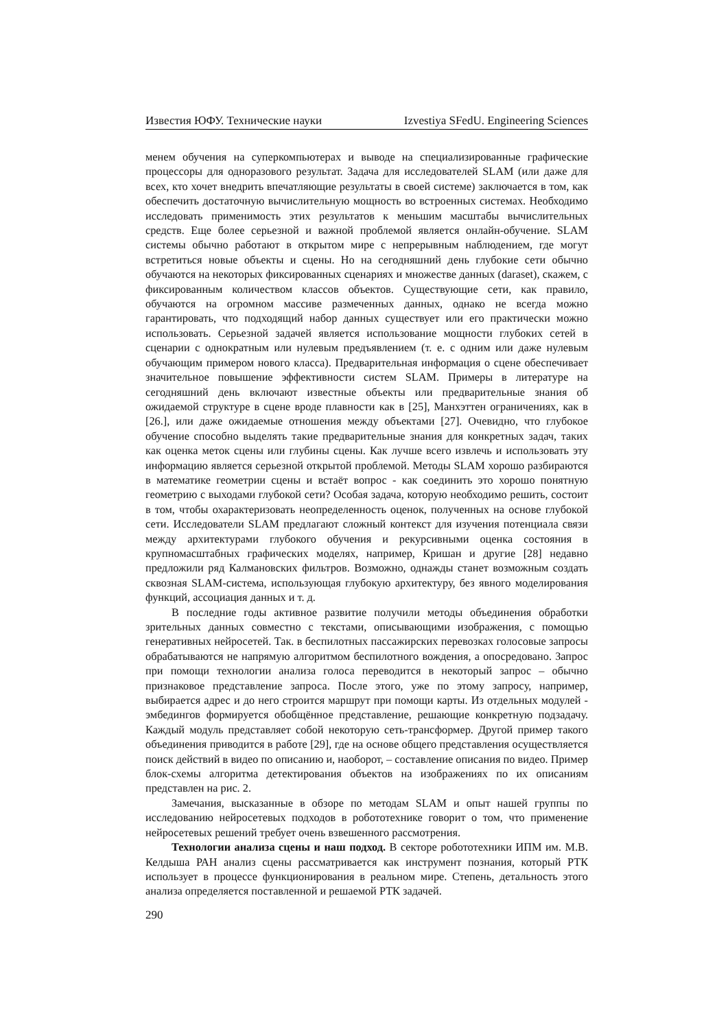Известия ЮФУ. Технические науки Izvestiya SFedU. Engineering Sciences
менем обучения на суперкомпьютерах и выводе на специализированные графические процессоры для одноразового результат. Задача для исследователей SLAM (или даже для всех, кто хочет внедрить впечатляющие результаты в своей системе) заключается в том, как обеспечить достаточную вычислительную мощность во встроенных системах. Необходимо исследовать применимость этих результатов к меньшим масштабы вычислительных средств. Еще более серьезной и важной проблемой является онлайн-обучение. SLAM системы обычно работают в открытом мире с непрерывным наблюдением, где могут встретиться новые объекты и сцены. Но на сегодняшний день глубокие сети обычно обучаются на некоторых фиксированных сценариях и множестве данных (daraset), скажем, с фиксированным количеством классов объектов. Существующие сети, как правило, обучаются на огромном массиве размеченных данных, однако не всегда можно гарантировать, что подходящий набор данных существует или его практически можно использовать. Серьезной задачей является использование мощности глубоких сетей в сценарии с однократным или нулевым предъявлением (т. е. с одним или даже нулевым обучающим примером нового класса). Предварительная информация о сцене обеспечивает значительное повышение эффективности систем SLAM. Примеры в литературе на сегодняшний день включают известные объекты или предварительные знания об ожидаемой структуре в сцене вроде плавности как в [25], Манхэттен ограничениях, как в [26.], или даже ожидаемые отношения между объектами [27]. Очевидно, что глубокое обучение способно выделять такие предварительные знания для конкретных задач, таких как оценка меток сцены или глубины сцены. Как лучше всего извлечь и использовать эту информацию является серьезной открытой проблемой. Методы SLAM хорошо разбираются в математике геометрии сцены и встаёт вопрос - как соединить это хорошо понятную геометрию с выходами глубокой сети? Особая задача, которую необходимо решить, состоит в том, чтобы охарактеризовать неопределенность оценок, полученных на основе глубокой сети. Исследователи SLAM предлагают сложный контекст для изучения потенциала связи между архитектурами глубокого обучения и рекурсивными оценка состояния в крупномасштабных графических моделях, например, Кришан и другие [28] недавно предложили ряд Калмановских фильтров. Возможно, однажды станет возможным создать сквозная SLAM-система, использующая глубокую архитектуру, без явного моделирования функций, ассоциация данных и т. д.
В последние годы активное развитие получили методы объединения обработки зрительных данных совместно с текстами, описывающими изображения, с помощью генеративных нейросетей. Так. в беспилотных пассажирских перевозках голосовые запросы обрабатываются не напрямую алгоритмом беспилотного вождения, а опосредовано. Запрос при помощи технологии анализа голоса переводится в некоторый запрос – обычно признаковое представление запроса. После этого, уже по этому запросу, например, выбирается адрес и до него строится маршрут при помощи карты. Из отдельных модулей - эмбедингов формируется обобщённое представление, решающие конкретную подзадачу. Каждый модуль представляет собой некоторую сеть-трансформер. Другой пример такого объединения приводится в работе [29], где на основе общего представления осуществляется поиск действий в видео по описанию и, наоборот, – составление описания по видео. Пример блок-схемы алгоритма детектирования объектов на изображениях по их описаниям представлен на рис. 2.
Замечания, высказанные в обзоре по методам SLAM и опыт нашей группы по исследованию нейросетевых подходов в робототехнике говорит о том, что применение нейросетевых решений требует очень взвешенного рассмотрения.
Технологии анализа сцены и наш подход. В секторе робототехники ИПМ им. М.В. Келдыша РАН анализ сцены рассматривается как инструмент познания, который РТК использует в процессе функционирования в реальном мире. Степень, детальность этого анализа определяется поставленной и решаемой РТК задачей.
290